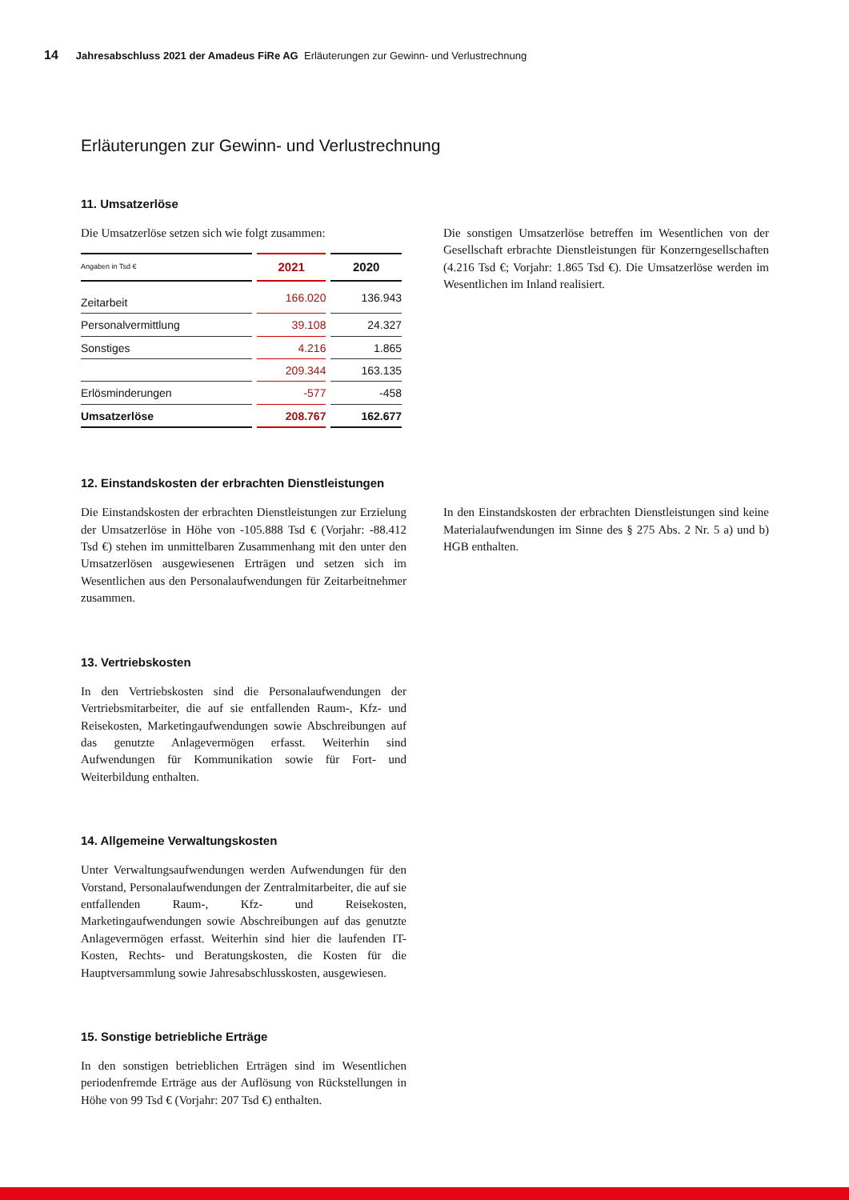14 Jahresabschluss 2021 der Amadeus FiRe AG Erläuterungen zur Gewinn- und Verlustrechnung
Erläuterungen zur Gewinn- und Verlustrechnung
11. Umsatzerlöse
Die Umsatzerlöse setzen sich wie folgt zusammen:
| Angaben in Tsd € | 2021 | 2020 |
| --- | --- | --- |
| Zeitarbeit | 166.020 | 136.943 |
| Personalvermittlung | 39.108 | 24.327 |
| Sonstiges | 4.216 | 1.865 |
| | 209.344 | 163.135 |
| Erlösminderungen | -577 | -458 |
| Umsatzerlöse | 208.767 | 162.677 |
Die sonstigen Umsatzerlöse betreffen im Wesentlichen von der Gesellschaft erbrachte Dienstleistungen für Konzerngesellschaften (4.216 Tsd €; Vorjahr: 1.865 Tsd €). Die Umsatzerlöse werden im Wesentlichen im Inland realisiert.
12. Einstandskosten der erbrachten Dienstleistungen
Die Einstandskosten der erbrachten Dienstleistungen zur Erzielung der Umsatzerlöse in Höhe von -105.888 Tsd € (Vorjahr: -88.412 Tsd €) stehen im unmittelbaren Zusammenhang mit den unter den Umsatzerlösen ausgewiesenen Erträgen und setzen sich im Wesentlichen aus den Personalaufwendungen für Zeitarbeitnehmer zusammen.
In den Einstandskosten der erbrachten Dienstleistungen sind keine Materialaufwendungen im Sinne des § 275 Abs. 2 Nr. 5 a) und b) HGB enthalten.
13. Vertriebskosten
In den Vertriebskosten sind die Personalaufwendungen der Vertriebsmitarbeiter, die auf sie entfallenden Raum-, Kfz- und Reisekosten, Marketingaufwendungen sowie Abschreibungen auf das genutzte Anlagevermögen erfasst. Weiterhin sind Aufwendungen für Kommunikation sowie für Fort- und Weiterbildung enthalten.
14. Allgemeine Verwaltungskosten
Unter Verwaltungsaufwendungen werden Aufwendungen für den Vorstand, Personalaufwendungen der Zentralmitarbeiter, die auf sie entfallenden Raum-, Kfz- und Reisekosten, Marketingaufwendungen sowie Abschreibungen auf das genutzte Anlagevermögen erfasst. Weiterhin sind hier die laufenden IT-Kosten, Rechts- und Beratungskosten, die Kosten für die Hauptversammlung sowie Jahresabschlusskosten, ausgewiesen.
15. Sonstige betriebliche Erträge
In den sonstigen betrieblichen Erträgen sind im Wesentlichen periodenfremde Erträge aus der Auflösung von Rückstellungen in Höhe von 99 Tsd € (Vorjahr: 207 Tsd €) enthalten.